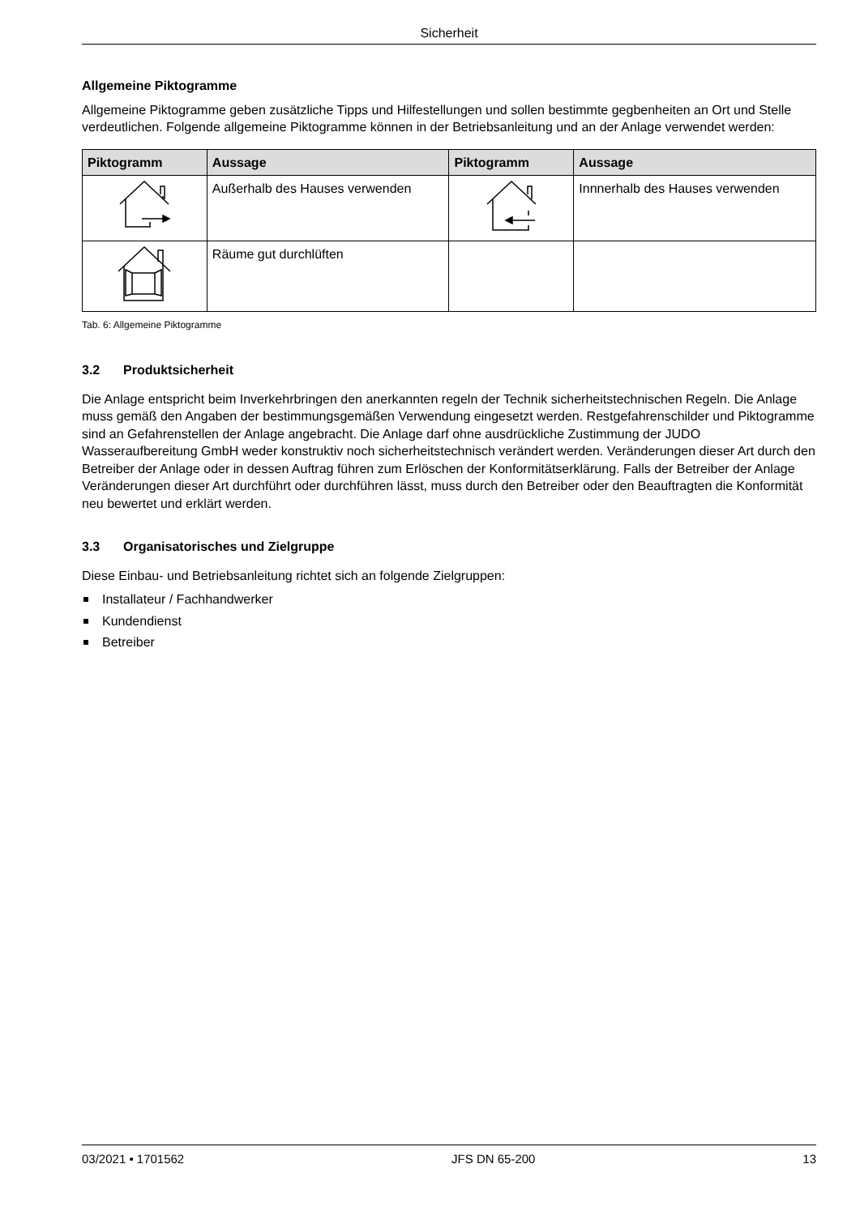Sicherheit
Allgemeine Piktogramme
Allgemeine Piktogramme geben zusätzliche Tipps und Hilfestellungen und sollen bestimmte gegbenheiten an Ort und Stelle verdeutlichen. Folgende allgemeine Piktogramme können in der Betriebsanleitung und an der Anlage verwendet werden:
| Piktogramm | Aussage | Piktogramm | Aussage |
| --- | --- | --- | --- |
| | Außerhalb des Hauses verwenden | | Innnerhalb des Hauses verwenden |
| | Räume gut durchlüften | | |
Tab. 6: Allgemeine Piktogramme
3.2 Produktsicherheit
Die Anlage entspricht beim Inverkehrbringen den anerkannten regeln der Technik sicherheitstechnischen Regeln. Die Anlage muss gemäß den Angaben der bestimmungsgemäßen Verwendung eingesetzt werden. Restgefah­renschilder und Piktogramme sind an Gefahrenstellen der Anlage angebracht. Die Anlage darf ohne ausdrück­liche Zustimmung der JUDO Wasseraufbereitung GmbH weder konstruktiv noch sicherheitstechnisch verändert werden. Veränderungen dieser Art durch den Betreiber der Anlage oder in dessen Auftrag führen zum Erlöschen der Konformitätserklärung. Falls der Betreiber der Anlage Veränderungen dieser Art durchführt oder durchführen lässt, muss durch den Betreiber oder den Beauftragten die Konformität neu bewertet und erklärt werden.
3.3 Organisatorisches und Zielgruppe
Diese Einbau- und Betriebsanleitung richtet sich an folgende Zielgruppen:
Installateur / Fachhandwerker
Kundendienst
Betreiber
03/2021 • 1701562 JFS DN 65-200 13